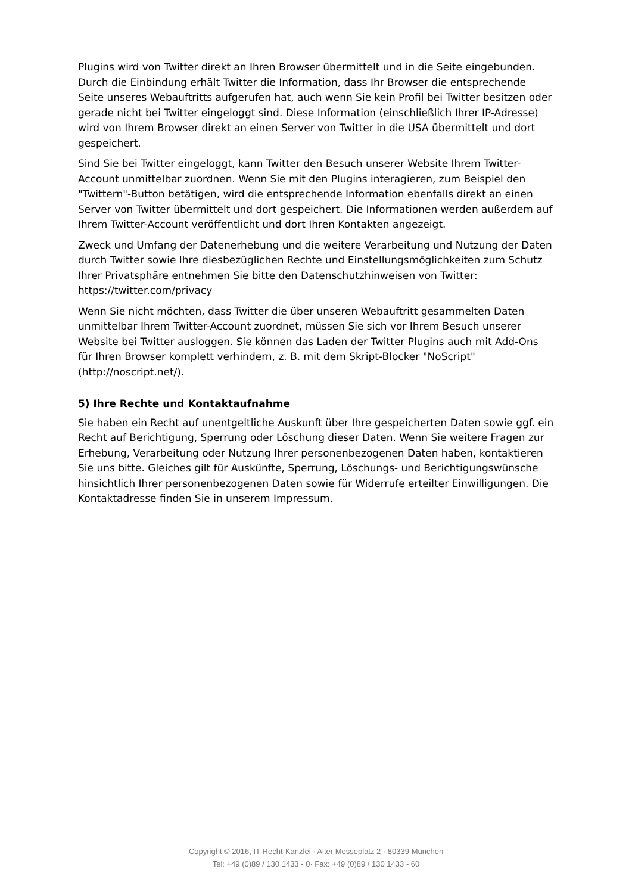Plugins wird von Twitter direkt an Ihren Browser übermittelt und in die Seite eingebunden. Durch die Einbindung erhält Twitter die Information, dass Ihr Browser die entsprechende Seite unseres Webauftritts aufgerufen hat, auch wenn Sie kein Profil bei Twitter besitzen oder gerade nicht bei Twitter eingeloggt sind. Diese Information (einschließlich Ihrer IP-Adresse) wird von Ihrem Browser direkt an einen Server von Twitter in die USA übermittelt und dort gespeichert.
Sind Sie bei Twitter eingeloggt, kann Twitter den Besuch unserer Website Ihrem Twitter-Account unmittelbar zuordnen. Wenn Sie mit den Plugins interagieren, zum Beispiel den "Twittern"-Button betätigen, wird die entsprechende Information ebenfalls direkt an einen Server von Twitter übermittelt und dort gespeichert. Die Informationen werden außerdem auf Ihrem Twitter-Account veröffentlicht und dort Ihren Kontakten angezeigt.
Zweck und Umfang der Datenerhebung und die weitere Verarbeitung und Nutzung der Daten durch Twitter sowie Ihre diesbezüglichen Rechte und Einstellungsmöglichkeiten zum Schutz Ihrer Privatsphäre entnehmen Sie bitte den Datenschutzhinweisen von Twitter: https://twitter.com/privacy
Wenn Sie nicht möchten, dass Twitter die über unseren Webauftritt gesammelten Daten unmittelbar Ihrem Twitter-Account zuordnet, müssen Sie sich vor Ihrem Besuch unserer Website bei Twitter ausloggen. Sie können das Laden der Twitter Plugins auch mit Add-Ons für Ihren Browser komplett verhindern, z. B. mit dem Skript-Blocker "NoScript" (http://noscript.net/).
5) Ihre Rechte und Kontaktaufnahme
Sie haben ein Recht auf unentgeltliche Auskunft über Ihre gespeicherten Daten sowie ggf. ein Recht auf Berichtigung, Sperrung oder Löschung dieser Daten. Wenn Sie weitere Fragen zur Erhebung, Verarbeitung oder Nutzung Ihrer personenbezogenen Daten haben, kontaktieren Sie uns bitte. Gleiches gilt für Auskünfte, Sperrung, Löschungs- und Berichtigungswünsche hinsichtlich Ihrer personenbezogenen Daten sowie für Widerrufe erteilter Einwilligungen. Die Kontaktadresse finden Sie in unserem Impressum.
Copyright © 2016, IT-Recht-Kanzlei · Alter Messeplatz 2 · 80339 München
Tel: +49 (0)89 / 130 1433 - 0· Fax: +49 (0)89 / 130 1433 - 60